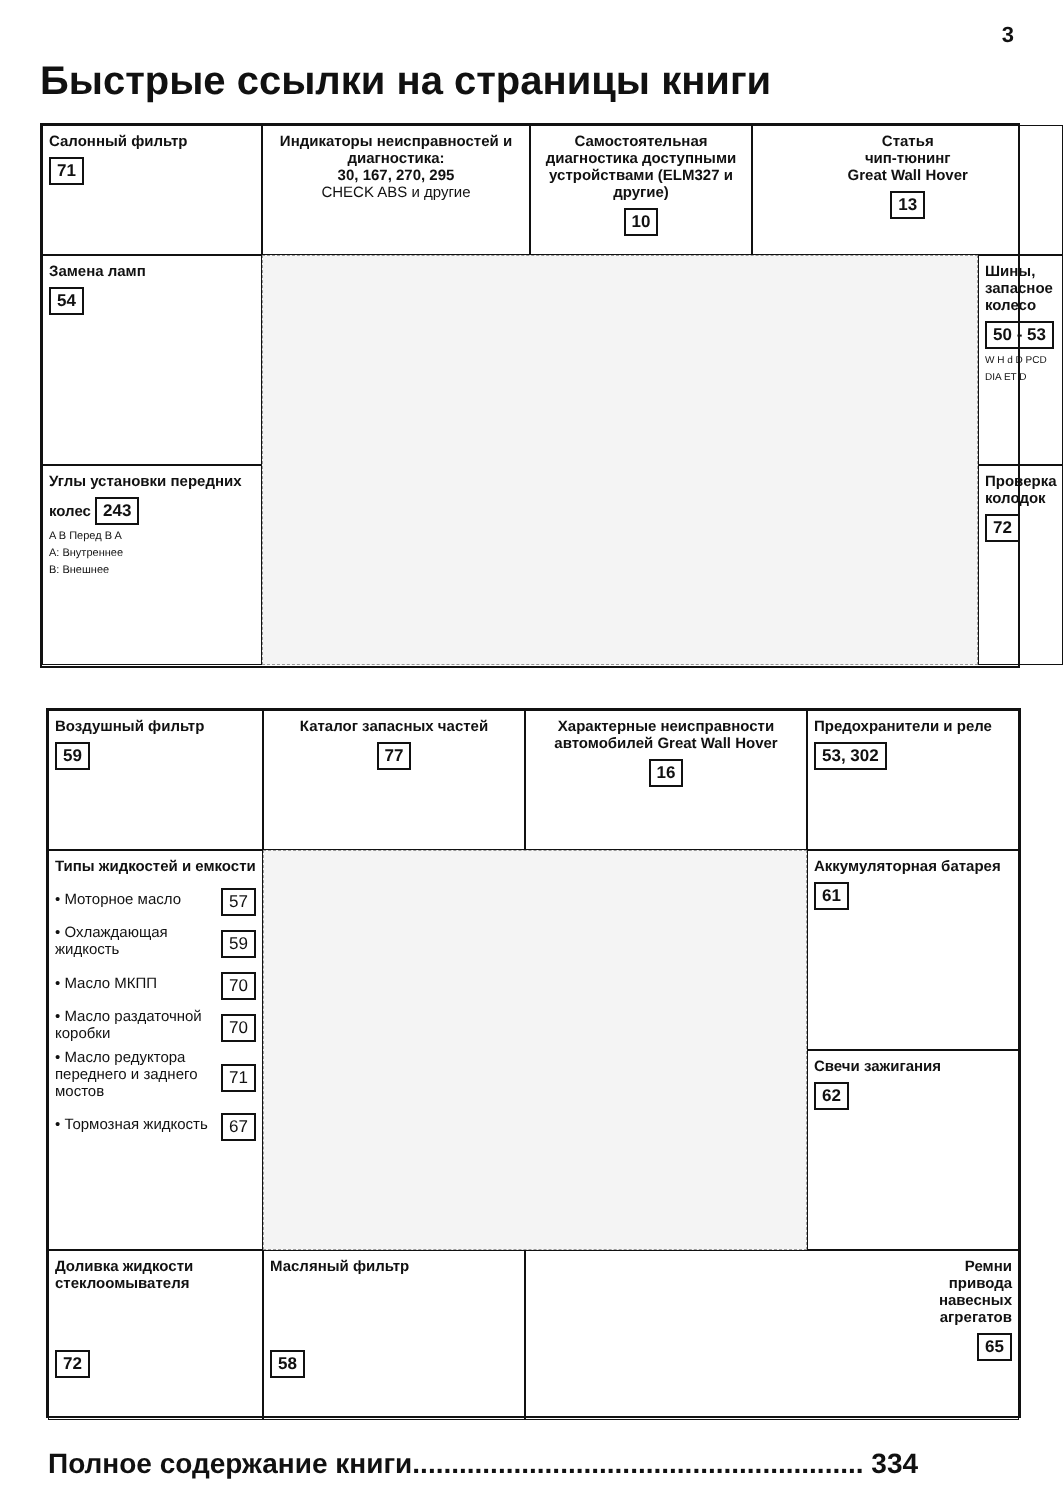3
Быстрые ссылки на страницы книги
Салонный фильтр
71
Индикаторы неисправностей и диагностика:
30, 167, 270, 295
CHECK ABS и другие
Самостоятельная диагностика доступными устройствами (ELM327 и другие)
10
Статья
чип-тюнинг
Great Wall Hover
13
Замена ламп
54
Шины, запасное колесо
50 - 53
W H d D PCD DIA ET D
Углы установки передних колес 243
A B Перед B A
A: Внутреннее
B: Внешнее
Проверка колодок
72
Воздушный фильтр
59
Каталог запасных частей
77
Характерные неисправности автомобилей Great Wall Hover
16
Предохранители и реле
53, 302
Типы жидкостей и емкости
• Моторное масло 57
• Охлаждающая жидкость 59
• Масло МКПП 70
• Масло раздаточной коробки 70
• Масло редуктора переднего и заднего мостов 71
• Тормозная жидкость 67
Аккумуляторная батарея
61
Свечи зажигания
62
Доливка жидкости стеклоомывателя
72
Масляный фильтр
58
Ремни
привода
навесных
агрегатов
65
Полное содержание книги.......................................................... 334